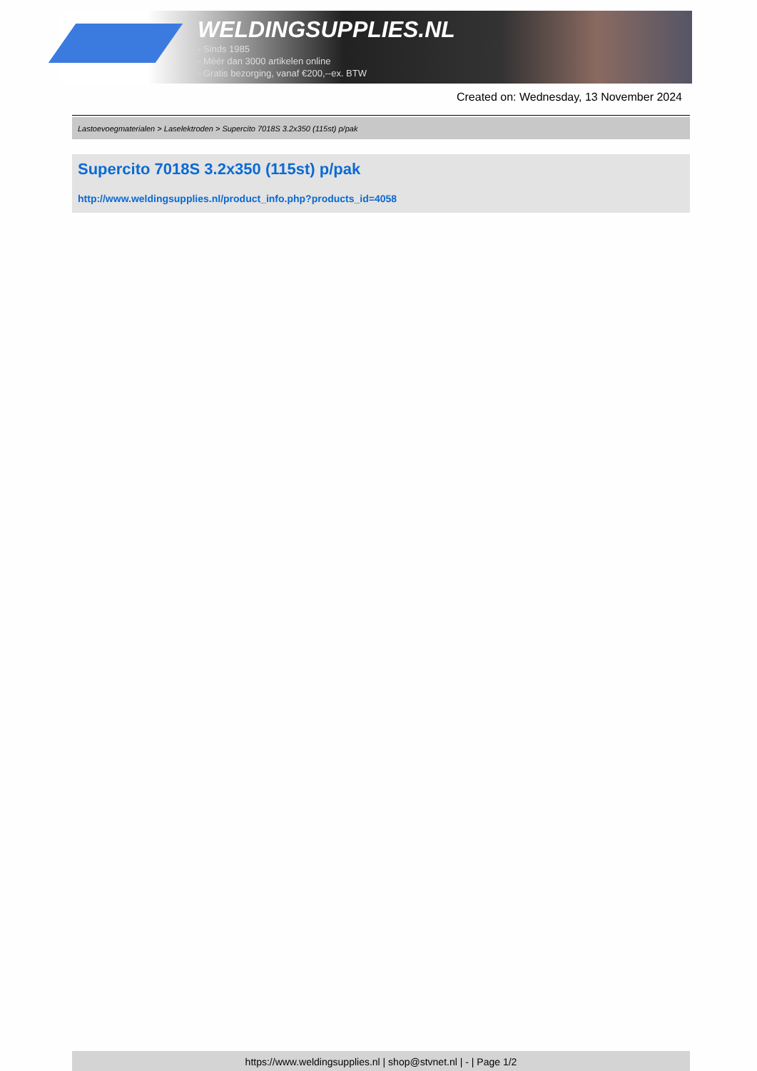WELDINGSUPPLIES.NL
- Sinds 1985
- Méér dan 3000 artikelen online
- Gratis bezorging, vanaf €200,--ex. BTW
Created on: Wednesday, 13 November 2024
Lastoevoegmaterialen > Laselektroden > Supercito 7018S 3.2x350 (115st) p/pak
Supercito 7018S 3.2x350 (115st) p/pak
http://www.weldingsupplies.nl/product_info.php?products_id=4058
https://www.weldingsupplies.nl | shop@stvnet.nl | - | Page 1/2